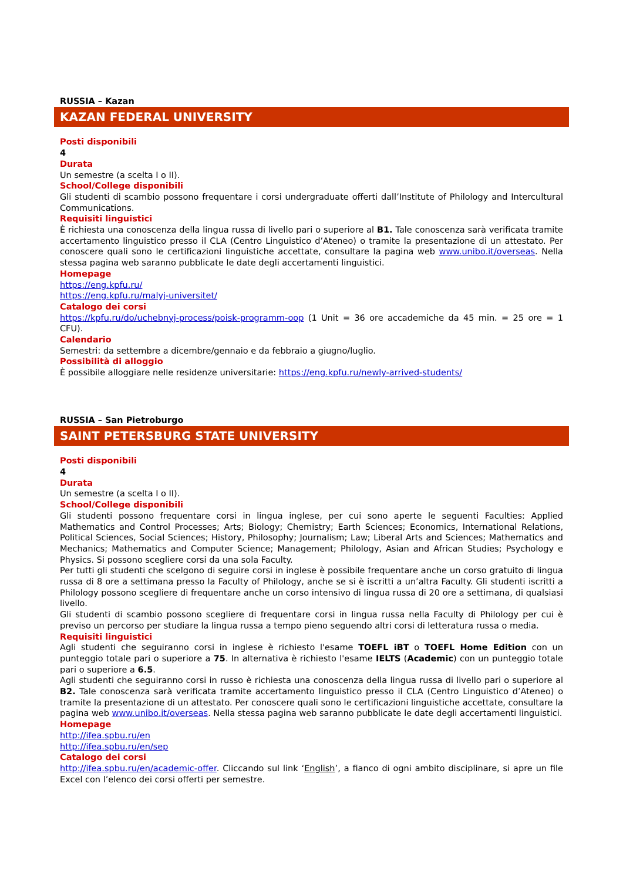RUSSIA – Kazan
KAZAN FEDERAL UNIVERSITY
Posti disponibili
4
Durata
Un semestre (a scelta I o II).
School/College disponibili
Gli studenti di scambio possono frequentare i corsi undergraduate offerti dall’Institute of Philology and Intercultural Communications.
Requisiti linguistici
È richiesta una conoscenza della lingua russa di livello pari o superiore al B1. Tale conoscenza sarà verificata tramite accertamento linguistico presso il CLA (Centro Linguistico d’Ateneo) o tramite la presentazione di un attestato. Per conoscere quali sono le certificazioni linguistiche accettate, consultare la pagina web www.unibo.it/overseas. Nella stessa pagina web saranno pubblicate le date degli accertamenti linguistici.
Homepage
https://eng.kpfu.ru/
https://eng.kpfu.ru/malyj-universitet/
Catalogo dei corsi
https://kpfu.ru/do/uchebnyj-process/poisk-programm-oop (1 Unit = 36 ore accademiche da 45 min. = 25 ore = 1 CFU).
Calendario
Semestri: da settembre a dicembre/gennaio e da febbraio a giugno/luglio.
Possibilità di alloggio
È possibile alloggiare nelle residenze universitarie: https://eng.kpfu.ru/newly-arrived-students/
RUSSIA – San Pietroburgo
SAINT PETERSBURG STATE UNIVERSITY
Posti disponibili
4
Durata
Un semestre (a scelta I o II).
School/College disponibili
Gli studenti possono frequentare corsi in lingua inglese, per cui sono aperte le seguenti Faculties: Applied Mathematics and Control Processes; Arts; Biology; Chemistry; Earth Sciences; Economics, International Relations, Political Sciences, Social Sciences; History, Philosophy; Journalism; Law; Liberal Arts and Sciences; Mathematics and Mechanics; Mathematics and Computer Science; Management; Philology, Asian and African Studies; Psychology e Physics. Si possono scegliere corsi da una sola Faculty.
Per tutti gli studenti che scelgono di seguire corsi in inglese è possibile frequentare anche un corso gratuito di lingua russa di 8 ore a settimana presso la Faculty of Philology, anche se si è iscritti a un’altra Faculty. Gli studenti iscritti a Philology possono scegliere di frequentare anche un corso intensivo di lingua russa di 20 ore a settimana, di qualsiasi livello.
Gli studenti di scambio possono scegliere di frequentare corsi in lingua russa nella Faculty di Philology per cui è previso un percorso per studiare la lingua russa a tempo pieno seguendo altri corsi di letteratura russa o media.
Requisiti linguistici
Agli studenti che seguiranno corsi in inglese è richiesto l'esame TOEFL iBT o TOEFL Home Edition con un punteggio totale pari o superiore a 75. In alternativa è richiesto l'esame IELTS (Academic) con un punteggio totale pari o superiore a 6.5.
Agli studenti che seguiranno corsi in russo è richiesta una conoscenza della lingua russa di livello pari o superiore al B2. Tale conoscenza sarà verificata tramite accertamento linguistico presso il CLA (Centro Linguistico d’Ateneo) o tramite la presentazione di un attestato. Per conoscere quali sono le certificazioni linguistiche accettate, consultare la pagina web www.unibo.it/overseas. Nella stessa pagina web saranno pubblicate le date degli accertamenti linguistici.
Homepage
http://ifea.spbu.ru/en
http://ifea.spbu.ru/en/sep
Catalogo dei corsi
http://ifea.spbu.ru/en/academic-offer. Cliccando sul link ‘English’, a fianco di ogni ambito disciplinare, si apre un file Excel con l’elenco dei corsi offerti per semestre.